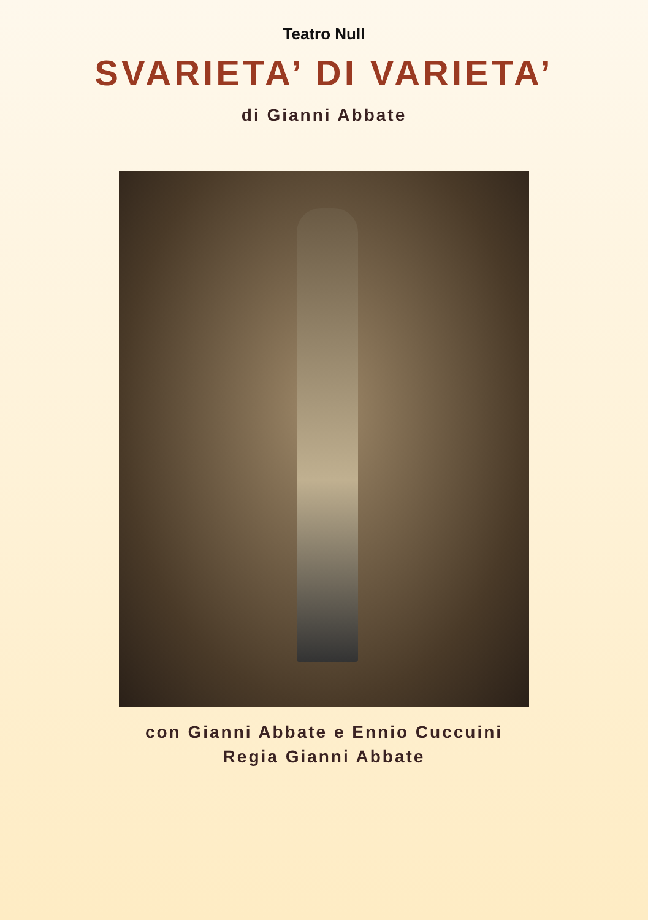Teatro Null
SVARIETA’ DI VARIETA’
di Gianni Abbate
con Gianni Abbate e Ennio Cuccuini
Regia Gianni Abbate